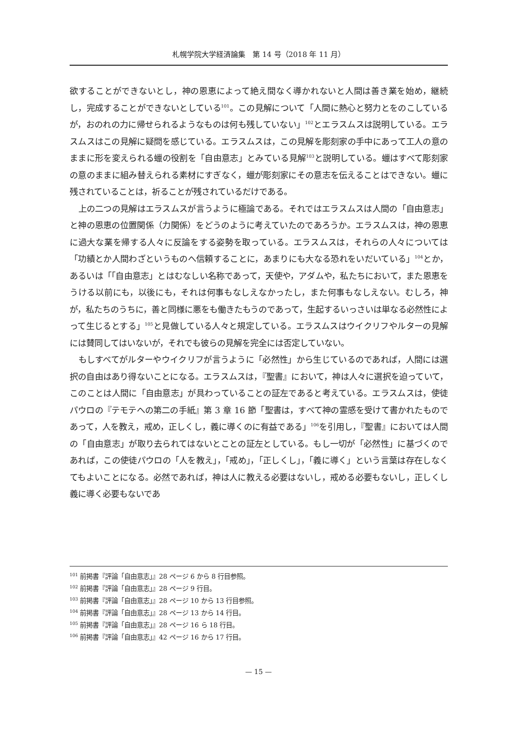札幌学院大学経済論集　第 14 号（2018 年 11 月）
欲することができないとし，神の恩恵によって絶え間なく導かれないと人間は善き業を始め，継続し，完成することができないとしている<sup>101</sup>。この見解について「人間に熱心と努力とをのこしているが，おのれの力に帰せられるようなものは何も残していない」<sup>102</sup>とエラスムスは説明している。エラスムスはこの見解に疑問を感じている。エラスムスは，この見解を彫刻家の手中にあって工人の意のままに形を変えられる蠟の役割を「自由意志」とみている見解<sup>103</sup>と説明している。蠟はすべて彫刻家の意のままに組み替えられる素材にすぎなく，蠟が彫刻家にその意志を伝えることはできない。蠟に残されていることは，祈ることが残されているだけである。
上の二つの見解はエラスムスが言うように極論である。それではエラスムスは人間の「自由意志」と神の恩恵の位置関係（力関係）をどうのように考えていたのであろうか。エラスムスは，神の恩恵に過大な業を帰する人々に反論をする姿勢を取っている。エラスムスは，それらの人々については「功績とか人間わざというものへ信頼することに，あまりにも大なる恐れをいだいている」<sup>104</sup>とか，あるいは「「自由意志」とはむなしい名称であって，天使や，アダムや，私たちにおいて，また恩恵をうける以前にも，以後にも，それは何事もなしえなかったし，また何事もなしえない。むしろ，神が，私たちのうちに，善と同様に悪をも働きたもうのであって，生起するいっさいは単なる必然性によって生じるとする」<sup>105</sup>と見做している人々と規定している。エラスムスはウイクリフやルターの見解には賛同してはいないが，それでも彼らの見解を完全には否定していない。
もしすべてがルターやウイクリフが言うように「必然性」から生じているのであれば，人間には選択の自由はあり得ないことになる。エラスムスは，『聖書』において，神は人々に選択を迫っていて，このことは人間に「自由意志」が具わっていることの証左であると考えている。エラスムスは，使徒パウロの『テモテへの第二の手紙』第 3 章 16 節「聖書は，すべて神の霊感を受けて書かれたものであって，人を教え，戒め，正しくし，義に導くのに有益である」<sup>106</sup>を引用し，『聖書』においては人間の「自由意志」が取り去られてはないとことの証左としている。もし一切が「必然性」に基づくのであれば，この使徒パウロの「人を教え」，「戒め」，「正しくし」，「義に導く」という言葉は存在しなくてもよいことになる。必然であれば，神は人に教える必要はないし，戒める必要もないし，正しくし義に導く必要もないであ
<sup>101</sup> 前掲書『評論「自由意志」』28 ページ 6 から 8 行目参照。
<sup>102</sup> 前掲書『評論「自由意志」』28 ページ 9 行目。
<sup>103</sup> 前掲書『評論「自由意志」』28 ページ 10 から 13 行目参照。
<sup>104</sup> 前掲書『評論「自由意志」』28 ページ 13 から 14 行目。
<sup>105</sup> 前掲書『評論「自由意志」』28 ページ 16 ら 18 行目。
<sup>106</sup> 前掲書『評論「自由意志」』42 ページ 16 から 17 行目。
— 15 —